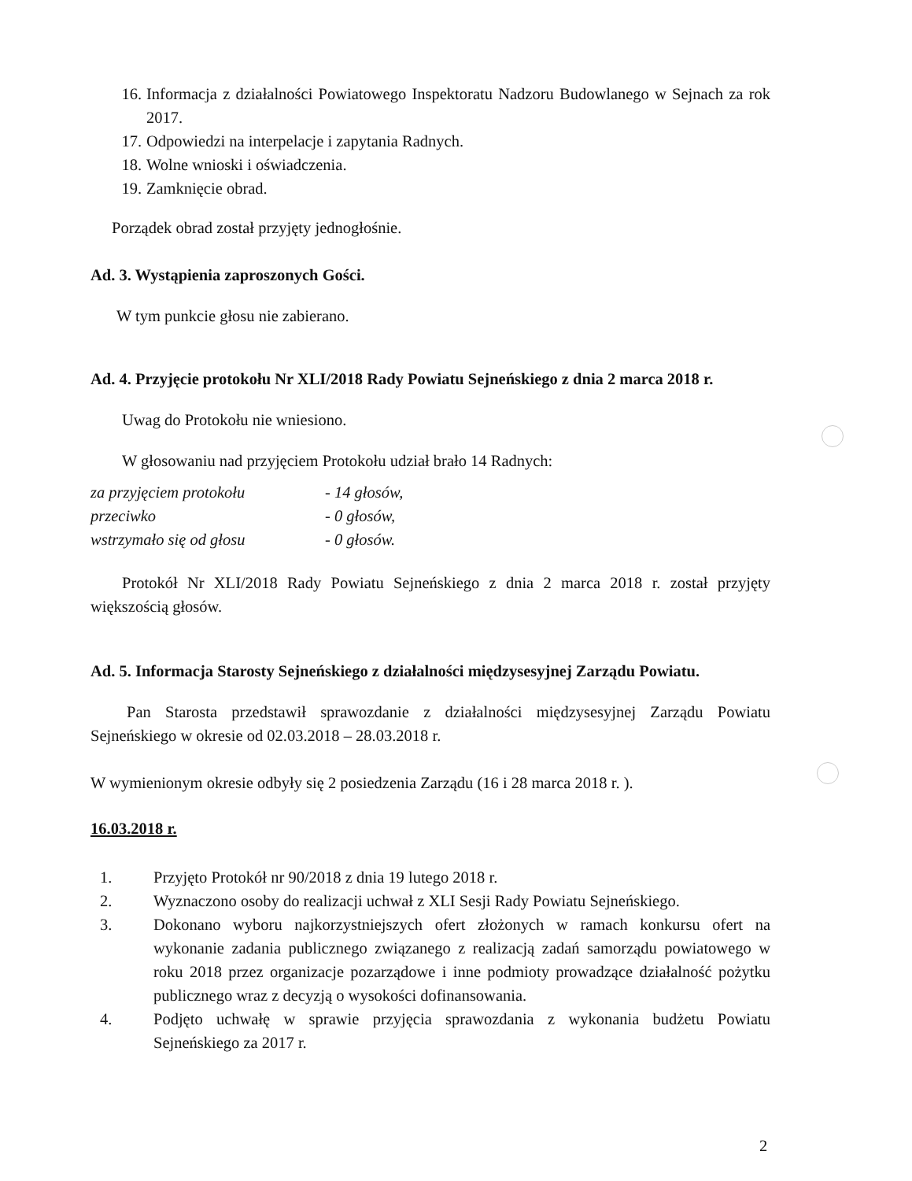16. Informacja z działalności Powiatowego Inspektoratu Nadzoru Budowlanego w Sejnach za rok 2017.
17. Odpowiedzi na interpelacje i zapytania Radnych.
18. Wolne wnioski i oświadczenia.
19. Zamknięcie obrad.
Porządek obrad został przyjęty jednogłośnie.
Ad. 3. Wystąpienia zaproszonych Gości.
W tym punkcie głosu nie zabierano.
Ad. 4. Przyjęcie protokołu Nr XLI/2018 Rady Powiatu Sejneńskiego z dnia 2 marca 2018 r.
Uwag do Protokołu nie wniesiono.
W głosowaniu nad przyjęciem Protokołu udział brało 14 Radnych:
za przyjęciem protokołu - 14 głosów,
przeciwko - 0 głosów,
wstrzymało się od głosu - 0 głosów.
Protokół Nr XLI/2018 Rady Powiatu Sejneńskiego z dnia 2 marca 2018 r. został przyjęty większością głosów.
Ad. 5. Informacja Starosty Sejneńskiego z działalności międzysesyjnej Zarządu Powiatu.
Pan Starosta przedstawił sprawozdanie z działalności międzysesyjnej Zarządu Powiatu Sejneńskiego w okresie od 02.03.2018 – 28.03.2018 r.
W wymienionym okresie odbyły się 2 posiedzenia Zarządu (16 i 28 marca 2018 r. ).
16.03.2018 r.
1. Przyjęto Protokół nr 90/2018 z dnia 19 lutego 2018 r.
2. Wyznaczono osoby do realizacji uchwał z XLI Sesji Rady Powiatu Sejneńskiego.
3. Dokonano wyboru najkorzystniejszych ofert złożonych w ramach konkursu ofert na wykonanie zadania publicznego związanego z realizacją zadań samorządu powiatowego w roku 2018 przez organizacje pozarządowe i inne podmioty prowadzące działalność pożytku publicznego wraz z decyzją o wysokości dofinansowania.
4. Podjęto uchwałę w sprawie przyjęcia sprawozdania z wykonania budżetu Powiatu Sejneńskiego za 2017 r.
2